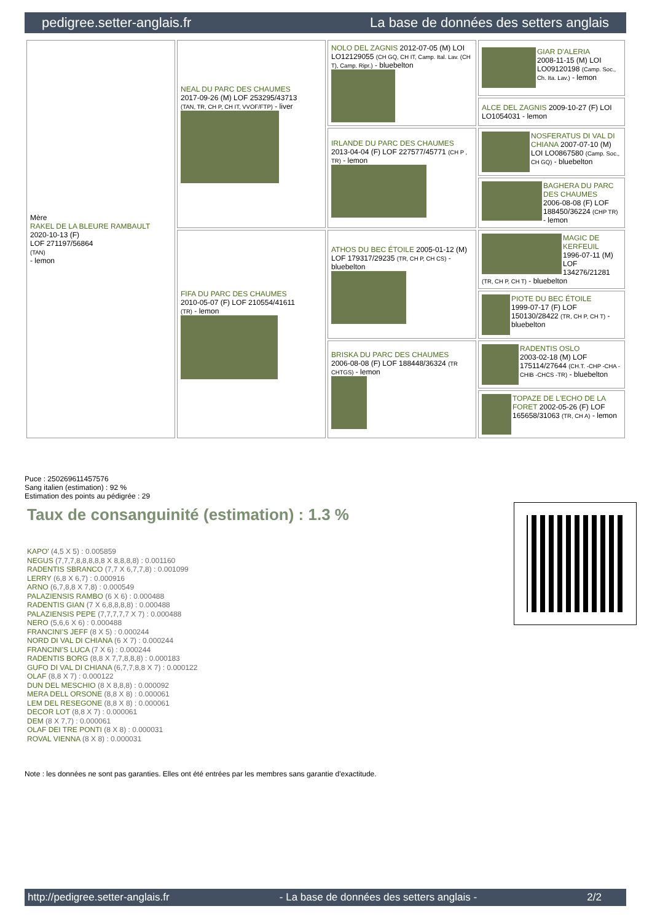pedigree.setter-anglais.fr La base de données des setters anglais
| Mère RAKEL DE LA BLEURE RAMBAULT 2020-10-13 (F) LOF 271197/56864 (TAN) - lemon | NEAL DU PARC DES CHAUMES 2017-09-26 (M) LOF 253295/43713 (TAN, TR, CH P, CH IT, VVOF/FTP) - liver | NOLO DEL ZAGNIS 2012-07-05 (M) LOI LO12129055 (CH GQ, CH IT, Camp. Ital. Lav. (CH T), Camp. Ripr.) - bluebelton | GIAR D'ALERIA 2008-11-15 (M) LOI LO09120198 (Camp. Soc., Ch. Ita. Lav.) - lemon |
| | | | ALCE DEL ZAGNIS 2009-10-27 (F) LOI LO1054031 - lemon |
| | | IRLANDE DU PARC DES CHAUMES 2013-04-04 (F) LOF 227577/45771 (CH P , TR) - lemon | NOSFERATUS DI VAL DI CHIANA 2007-07-10 (M) LOI LO0867580 (Camp. Soc., CH GQ) - bluebelton |
| | | | BAGHERA DU PARC DES CHAUMES 2006-08-08 (F) LOF 188450/36224 (CHP TR) - lemon |
| | FIFA DU PARC DES CHAUMES 2010-05-07 (F) LOF 210554/41611 (TR) - lemon | ATHOS DU BEC ÉTOILE 2005-01-12 (M) LOF 179317/29235 (TR, CH P, CH CS) - bluebelton | MAGIC DE KERFEUIL 1996-07-11 (M) LOF 134276/21281 (TR, CH P, CH T) - bluebelton |
| | | | PIOTE DU BEC ÉTOILE 1999-07-17 (F) LOF 150130/28422 (TR, CH P, CH T) - bluebelton |
| | | BRISKA DU PARC DES CHAUMES 2006-08-08 (F) LOF 188448/36324 (TR CHTGS) - lemon | RADENTIS OSLO 2003-02-18 (M) LOF 175114/27644 (CH.T. -CHP -CHA -CHIB -CHCS -TR) - bluebelton |
| | | | TOPAZE DE L'ECHO DE LA FORET 2002-05-26 (F) LOF 165658/31063 (TR, CH A) - lemon |
Puce : 250269611457576
Sang italien (estimation) : 92 %
Estimation des points au pédigrée : 29
Taux de consanguinité (estimation) : 1.3 %
KAPO' (4,5 X 5) : 0.005859
NEGUS (7,7,7,8,8,8,8,8 X 8,8,8,8) : 0.001160
RADENTIS SBRANCO (7,7 X 6,7,7,8) : 0.001099
LERRY (6,8 X 6,7) : 0.000916
ARNO (6,7,8,8 X 7,8) : 0.000549
PALAZIENSIS RAMBO (6 X 6) : 0.000488
RADENTIS GIAN (7 X 6,8,8,8,8) : 0.000488
PALAZIENSIS PEPE (7,7,7,7,7 X 7) : 0.000488
NERO (5,6,6 X 6) : 0.000488
FRANCINI'S JEFF (8 X 5) : 0.000244
NORD DI VAL DI CHIANA (6 X 7) : 0.000244
FRANCINI'S LUCA (7 X 6) : 0.000244
RADENTIS BORG (8,8 X 7,7,8,8,8) : 0.000183
GUFO DI VAL DI CHIANA (6,7,7,8,8 X 7) : 0.000122
OLAF (8,8 X 7) : 0.000122
DUN DEL MESCHIO (8 X 8,8,8) : 0.000092
MERA DELL ORSONE (8,8 X 8) : 0.000061
LEM DEL RESEGONE (8,8 X 8) : 0.000061
DECOR LOT (8,8 X 7) : 0.000061
DEM (8 X 7,7) : 0.000061
OLAF DEI TRE PONTI (8 X 8) : 0.000031
ROVAL VIENNA (8 X 8) : 0.000031
Note : les données ne sont pas garanties. Elles ont été entrées par les membres sans garantie d'exactitude.
http://pedigree.setter-anglais.fr - La base de données des setters anglais - 2/2